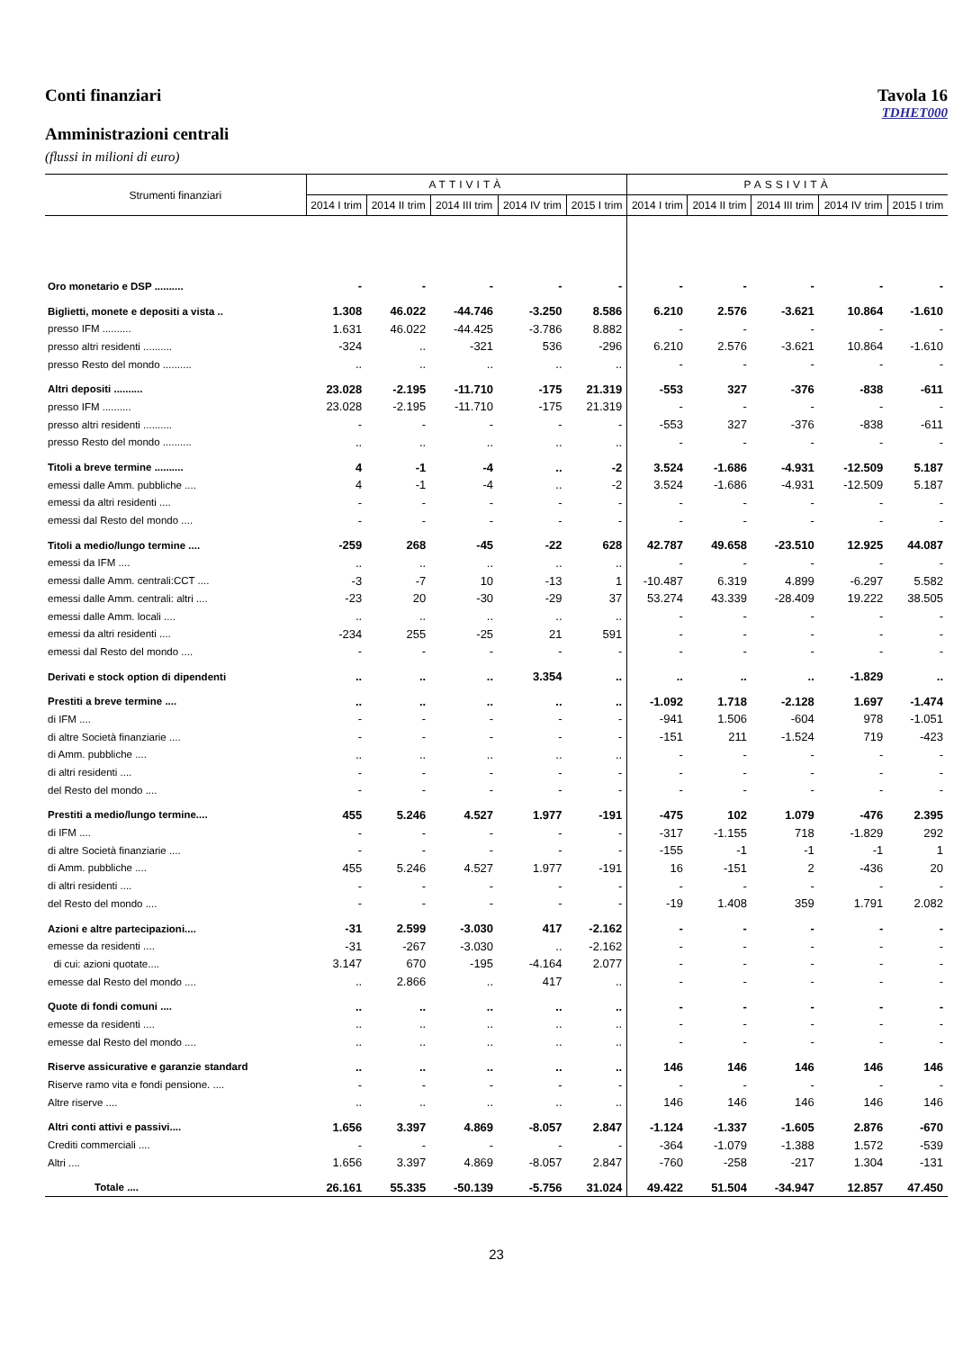Conti finanziari Tavola 16
TDHET000
Amministrazioni centrali
(flussi in milioni di euro)
| Strumenti finanziari | ATTIVITÀ | | | | | PASSIVITÀ | | | | |
| --- | --- | --- | --- | --- | --- | --- | --- | --- | --- | --- |
| | 2014 I trim | 2014 II trim | 2014 III trim | 2014 IV trim | 2015 I trim | 2014 I trim | 2014 II trim | 2014 III trim | 2014 IV trim | 2015 I trim |
| Oro monetario e DSP .......... | - | - | - | - | - | - | - | - | - | - |
| Biglietti, monete e depositi a vista .. | 1.308 | 46.022 | -44.746 | -3.250 | 8.586 | 6.210 | 2.576 | -3.621 | 10.864 | -1.610 |
| presso IFM .......... | 1.631 | 46.022 | -44.425 | -3.786 | 8.882 | - | - | - | - | - |
| presso altri residenti .......... | -324 | .. | -321 | 536 | -296 | 6.210 | 2.576 | -3.621 | 10.864 | -1.610 |
| presso Resto del mondo .......... | .. | .. | .. | .. | .. | - | - | - | - | - |
| Altri depositi .......... | 23.028 | -2.195 | -11.710 | -175 | 21.319 | -553 | 327 | -376 | -838 | -611 |
| presso IFM .......... | 23.028 | -2.195 | -11.710 | -175 | 21.319 | - | - | - | - | - |
| presso altri residenti .......... | - | - | - | - | - | -553 | 327 | -376 | -838 | -611 |
| presso Resto del mondo .......... | .. | .. | .. | .. | .. | - | - | - | - | - |
| Titoli a breve termine .......... | 4 | -1 | -4 | .. | -2 | 3.524 | -1.686 | -4.931 | -12.509 | 5.187 |
| emessi dalle Amm. pubbliche .... | 4 | -1 | -4 | .. | -2 | 3.524 | -1.686 | -4.931 | -12.509 | 5.187 |
| emessi da altri residenti .... | - | - | - | - | - | - | - | - | - | - |
| emessi dal Resto del mondo .... | - | - | - | - | - | - | - | - | - | - |
| Titoli a medio/lungo termine .... | -259 | 268 | -45 | -22 | 628 | 42.787 | 49.658 | -23.510 | 12.925 | 44.087 |
| emessi da IFM .... | .. | .. | .. | .. | .. | - | - | - | - | - |
| emessi dalle Amm. centrali:CCT .... | -3 | -7 | 10 | -13 | 1 | -10.487 | 6.319 | 4.899 | -6.297 | 5.582 |
| emessi dalle Amm. centrali: altri .... | -23 | 20 | -30 | -29 | 37 | 53.274 | 43.339 | -28.409 | 19.222 | 38.505 |
| emessi dalle Amm. locali .... | .. | .. | .. | .. | .. | - | - | - | - | - |
| emessi da altri residenti .... | -234 | 255 | -25 | 21 | 591 | - | - | - | - | - |
| emessi dal Resto del mondo .... | - | - | - | - | - | - | - | - | - | - |
| Derivati e stock option di dipendenti | .. | .. | .. | 3.354 | .. | .. | .. | .. | -1.829 | .. |
| Prestiti a breve termine .... | .. | .. | .. | .. | .. | -1.092 | 1.718 | -2.128 | 1.697 | -1.474 |
| di IFM .... | - | - | - | - | - | -941 | 1.506 | -604 | 978 | -1.051 |
| di altre Società finanziarie .... | - | - | - | - | - | -151 | 211 | -1.524 | 719 | -423 |
| di Amm. pubbliche .... | .. | .. | .. | .. | .. | - | - | - | - | - |
| di altri residenti .... | - | - | - | - | - | - | - | - | - | - |
| del Resto del mondo .... | - | - | - | - | - | - | - | - | - | - |
| Prestiti a medio/lungo termine.... | 455 | 5.246 | 4.527 | 1.977 | -191 | -475 | 102 | 1.079 | -476 | 2.395 |
| di IFM .... | - | - | - | - | - | -317 | -1.155 | 718 | -1.829 | 292 |
| di altre Società finanziarie .... | - | - | - | - | - | -155 | -1 | -1 | -1 | 1 |
| di Amm. pubbliche .... | 455 | 5.246 | 4.527 | 1.977 | -191 | 16 | -151 | 2 | -436 | 20 |
| di altri residenti .... | - | - | - | - | - | - | - | - | - | - |
| del Resto del mondo .... | - | - | - | - | - | -19 | 1.408 | 359 | 1.791 | 2.082 |
| Azioni e altre partecipazioni.... | -31 | 2.599 | -3.030 | 417 | -2.162 | - | - | - | - | - |
| emesse da residenti .... | -31 | -267 | -3.030 | .. | -2.162 | - | - | - | - | - |
| di cui: azioni quotate.... | 3.147 | 670 | -195 | -4.164 | 2.077 | - | - | - | - | - |
| emesse dal Resto del mondo .... | .. | 2.866 | .. | 417 | .. | - | - | - | - | - |
| Quote di fondi comuni .... | .. | .. | .. | .. | .. | - | - | - | - | - |
| emesse da residenti .... | .. | .. | .. | .. | .. | - | - | - | - | - |
| emesse dal Resto del mondo .... | .. | .. | .. | .. | .. | - | - | - | - | - |
| Riserve assicurative e garanzie standard | .. | .. | .. | .. | .. | 146 | 146 | 146 | 146 | 146 |
| Riserve ramo vita e fondi pensione. .... | - | - | - | - | - | - | - | - | - | - |
| Altre riserve .... | .. | .. | .. | .. | .. | 146 | 146 | 146 | 146 | 146 |
| Altri conti attivi e passivi.... | 1.656 | 3.397 | 4.869 | -8.057 | 2.847 | -1.124 | -1.337 | -1.605 | 2.876 | -670 |
| Crediti commerciali .... | - | - | - | - | - | -364 | -1.079 | -1.388 | 1.572 | -539 |
| Altri .... | 1.656 | 3.397 | 4.869 | -8.057 | 2.847 | -760 | -258 | -217 | 1.304 | -131 |
| Totale .... | 26.161 | 55.335 | -50.139 | -5.756 | 31.024 | 49.422 | 51.504 | -34.947 | 12.857 | 47.450 |
23